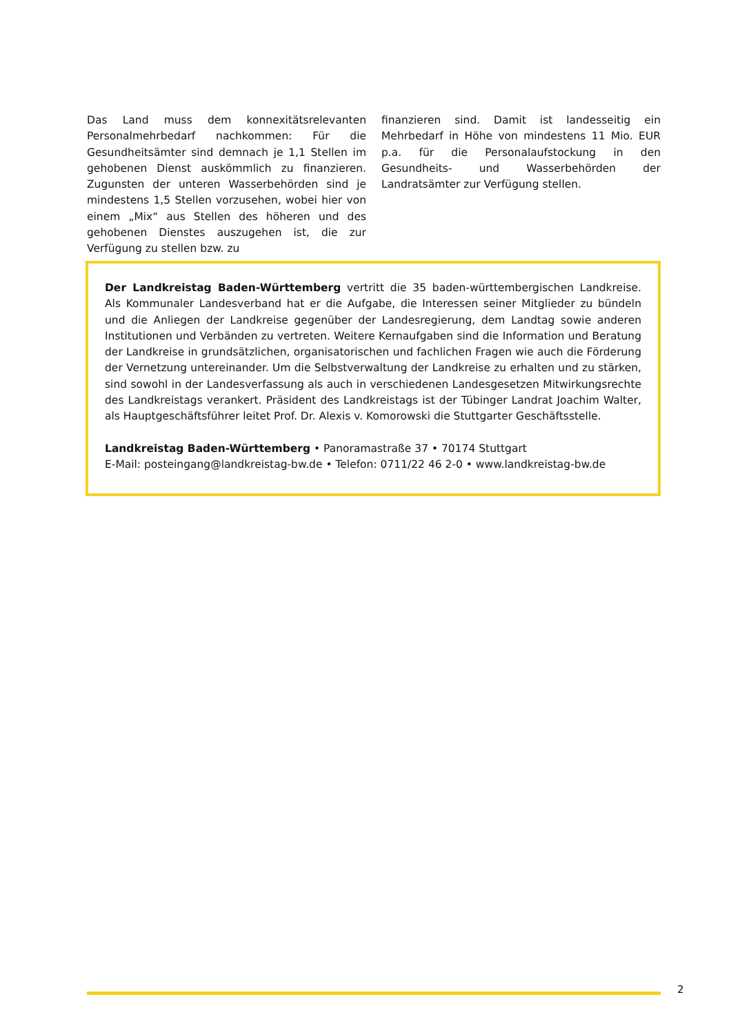Das Land muss dem konnexitätsrelevanten Personalmehrbedarf nachkommen: Für die Gesundheitsämter sind demnach je 1,1 Stellen im gehobenen Dienst auskömmlich zu finanzieren. Zugunsten der unteren Wasserbehörden sind je mindestens 1,5 Stellen vorzusehen, wobei hier von einem „Mix“ aus Stellen des höheren und des gehobenen Dienstes auszugehen ist, die zur Verfügung zu stellen bzw. zu
finanzieren sind. Damit ist landesseitig ein Mehrbedarf in Höhe von mindestens 11 Mio. EUR p.a. für die Personalaufstockung in den Gesundheits- und Wasserbehörden der Landratsämter zur Verfügung stellen.
Der Landkreistag Baden-Württemberg vertritt die 35 baden-württembergischen Landkreise. Als Kommunaler Landesverband hat er die Aufgabe, die Interessen seiner Mitglieder zu bündeln und die Anliegen der Landkreise gegenüber der Landesregierung, dem Landtag sowie anderen Institutionen und Verbänden zu vertreten. Weitere Kernaufgaben sind die Information und Beratung der Landkreise in grundsätzlichen, organisatorischen und fachlichen Fragen wie auch die Förderung der Vernetzung untereinander. Um die Selbstverwaltung der Landkreise zu erhalten und zu stärken, sind sowohl in der Landesverfassung als auch in verschiedenen Landesgesetzen Mitwirkungsrechte des Landkreistags verankert. Präsident des Landkreistags ist der Tübinger Landrat Joachim Walter, als Hauptgeschäftsführer leitet Prof. Dr. Alexis v. Komorowski die Stuttgarter Geschäftsstelle.
Landkreistag Baden-Württemberg • Panoramastraße 37 • 70174 Stuttgart
E-Mail: posteingang@landkreistag-bw.de • Telefon: 0711/22 46 2-0 • www.landkreistag-bw.de
2